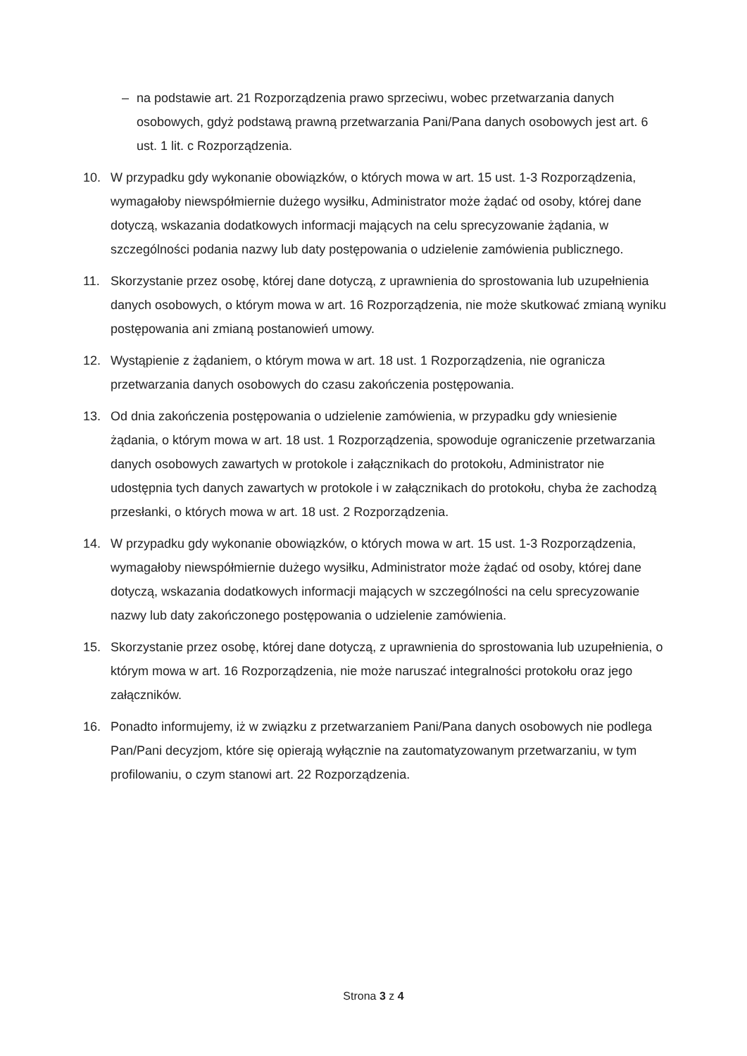– na podstawie art. 21 Rozporządzenia prawo sprzeciwu, wobec przetwarzania danych osobowych, gdyż podstawą prawną przetwarzania Pani/Pana danych osobowych jest art. 6 ust. 1 lit. c Rozporządzenia.
10. W przypadku gdy wykonanie obowiązków, o których mowa w art. 15 ust. 1-3 Rozporządzenia, wymagałoby niewspółmiernie dużego wysiłku, Administrator może żądać od osoby, której dane dotyczą, wskazania dodatkowych informacji mających na celu sprecyzowanie żądania, w szczególności podania nazwy lub daty postępowania o udzielenie zamówienia publicznego.
11. Skorzystanie przez osobę, której dane dotyczą, z uprawnienia do sprostowania lub uzupełnienia danych osobowych, o którym mowa w art. 16 Rozporządzenia, nie może skutkować zmianą wyniku postępowania ani zmianą postanowień umowy.
12. Wystąpienie z żądaniem, o którym mowa w art. 18 ust. 1 Rozporządzenia, nie ogranicza przetwarzania danych osobowych do czasu zakończenia postępowania.
13. Od dnia zakończenia postępowania o udzielenie zamówienia, w przypadku gdy wniesienie żądania, o którym mowa w art. 18 ust. 1 Rozporządzenia, spowoduje ograniczenie przetwarzania danych osobowych zawartych w protokole i załącznikach do protokołu, Administrator nie udostępnia tych danych zawartych w protokole i w załącznikach do protokołu, chyba że zachodzą przesłanki, o których mowa w art. 18 ust. 2 Rozporządzenia.
14. W przypadku gdy wykonanie obowiązków, o których mowa w art. 15 ust. 1-3 Rozporządzenia, wymagałoby niewspółmiernie dużego wysiłku, Administrator może żądać od osoby, której dane dotyczą, wskazania dodatkowych informacji mających w szczególności na celu sprecyzowanie nazwy lub daty zakończonego postępowania o udzielenie zamówienia.
15. Skorzystanie przez osobę, której dane dotyczą, z uprawnienia do sprostowania lub uzupełnienia, o którym mowa w art. 16 Rozporządzenia, nie może naruszać integralności protokołu oraz jego załączników.
16. Ponadto informujemy, iż w związku z przetwarzaniem Pani/Pana danych osobowych nie podlega Pan/Pani decyzjom, które się opierają wyłącznie na zautomatyzowanym przetwarzaniu, w tym profilowaniu, o czym stanowi art. 22 Rozporządzenia.
Strona 3 z 4